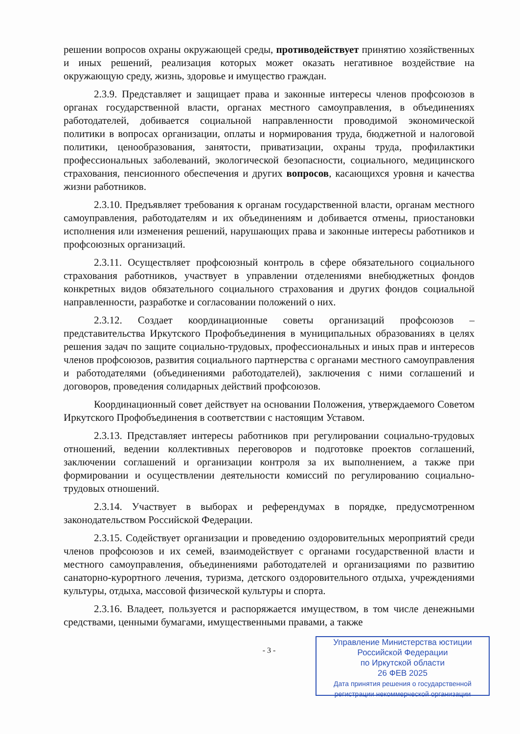решении вопросов охраны окружающей среды, противодействует принятию хозяйственных и иных решений, реализация которых может оказать негативное воздействие на окружающую среду, жизнь, здоровье и имущество граждан.
2.3.9. Представляет и защищает права и законные интересы членов профсоюзов в органах государственной власти, органах местного самоуправления, в объединениях работодателей, добивается социальной направленности проводимой экономической политики в вопросах организации, оплаты и нормирования труда, бюджетной и налоговой политики, ценообразования, занятости, приватизации, охраны труда, профилактики профессиональных заболеваний, экологической безопасности, социального, медицинского страхования, пенсионного обеспечения и других вопросов, касающихся уровня и качества жизни работников.
2.3.10. Предъявляет требования к органам государственной власти, органам местного самоуправления, работодателям и их объединениям и добивается отмены, приостановки исполнения или изменения решений, нарушающих права и законные интересы работников и профсоюзных организаций.
2.3.11. Осуществляет профсоюзный контроль в сфере обязательного социального страхования работников, участвует в управлении отделениями внебюджетных фондов конкретных видов обязательного социального страхования и других фондов социальной направленности, разработке и согласовании положений о них.
2.3.12. Создает координационные советы организаций профсоюзов – представительства Иркутского Профобъединения в муниципальных образованиях в целях решения задач по защите социально-трудовых, профессиональных и иных прав и интересов членов профсоюзов, развития социального партнерства с органами местного самоуправления и работодателями (объединениями работодателей), заключения с ними соглашений и договоров, проведения солидарных действий профсоюзов.
Координационный совет действует на основании Положения, утверждаемого Советом Иркутского Профобъединения в соответствии с настоящим Уставом.
2.3.13. Представляет интересы работников при регулировании социально-трудовых отношений, ведении коллективных переговоров и подготовке проектов соглашений, заключении соглашений и организации контроля за их выполнением, а также при формировании и осуществлении деятельности комиссий по регулированию социально-трудовых отношений.
2.3.14. Участвует в выборах и референдумах в порядке, предусмотренном законодательством Российской Федерации.
2.3.15. Содействует организации и проведению оздоровительных мероприятий среди членов профсоюзов и их семей, взаимодействует с органами государственной власти и местного самоуправления, объединениями работодателей и организациями по развитию санаторно-курортного лечения, туризма, детского оздоровительного отдыха, учреждениями культуры, отдыха, массовой физической культуры и спорта.
2.3.16. Владеет, пользуется и распоряжается имуществом, в том числе денежными средствами, ценными бумагами, имущественными правами, а также
- 3 -
Управление Министерства юстиции
Российской Федерации
по Иркутской области
26 ФЕВ 2025
Дата принятия решения о государственной
регистрации некоммерческой организации